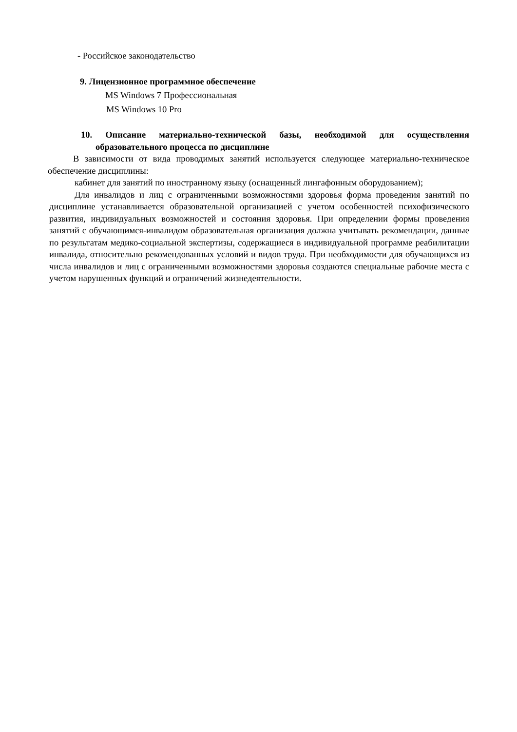- Российское законодательство
9. Лицензионное программное обеспечение
MS Windows 7 Профессиональная
MS Windows 10 Pro
10. Описание материально-технической базы, необходимой для осуществления образовательного процесса по дисциплине
В зависимости от вида проводимых занятий используется следующее материально-техническое обеспечение дисциплины:
кабинет для занятий по иностранному языку (оснащенный лингафонным оборудованием);
Для инвалидов и лиц с ограниченными возможностями здоровья форма проведения занятий по дисциплине устанавливается образовательной организацией с учетом особенностей психофизического развития, индивидуальных возможностей и состояния здоровья. При определении формы проведения занятий с обучающимся-инвалидом образовательная организация должна учитывать рекомендации, данные по результатам медико-социальной экспертизы, содержащиеся в индивидуальной программе реабилитации инвалида, относительно рекомендованных условий и видов труда. При необходимости для обучающихся из числа инвалидов и лиц с ограниченными возможностями здоровья создаются специальные рабочие места с учетом нарушенных функций и ограничений жизнедеятельности.